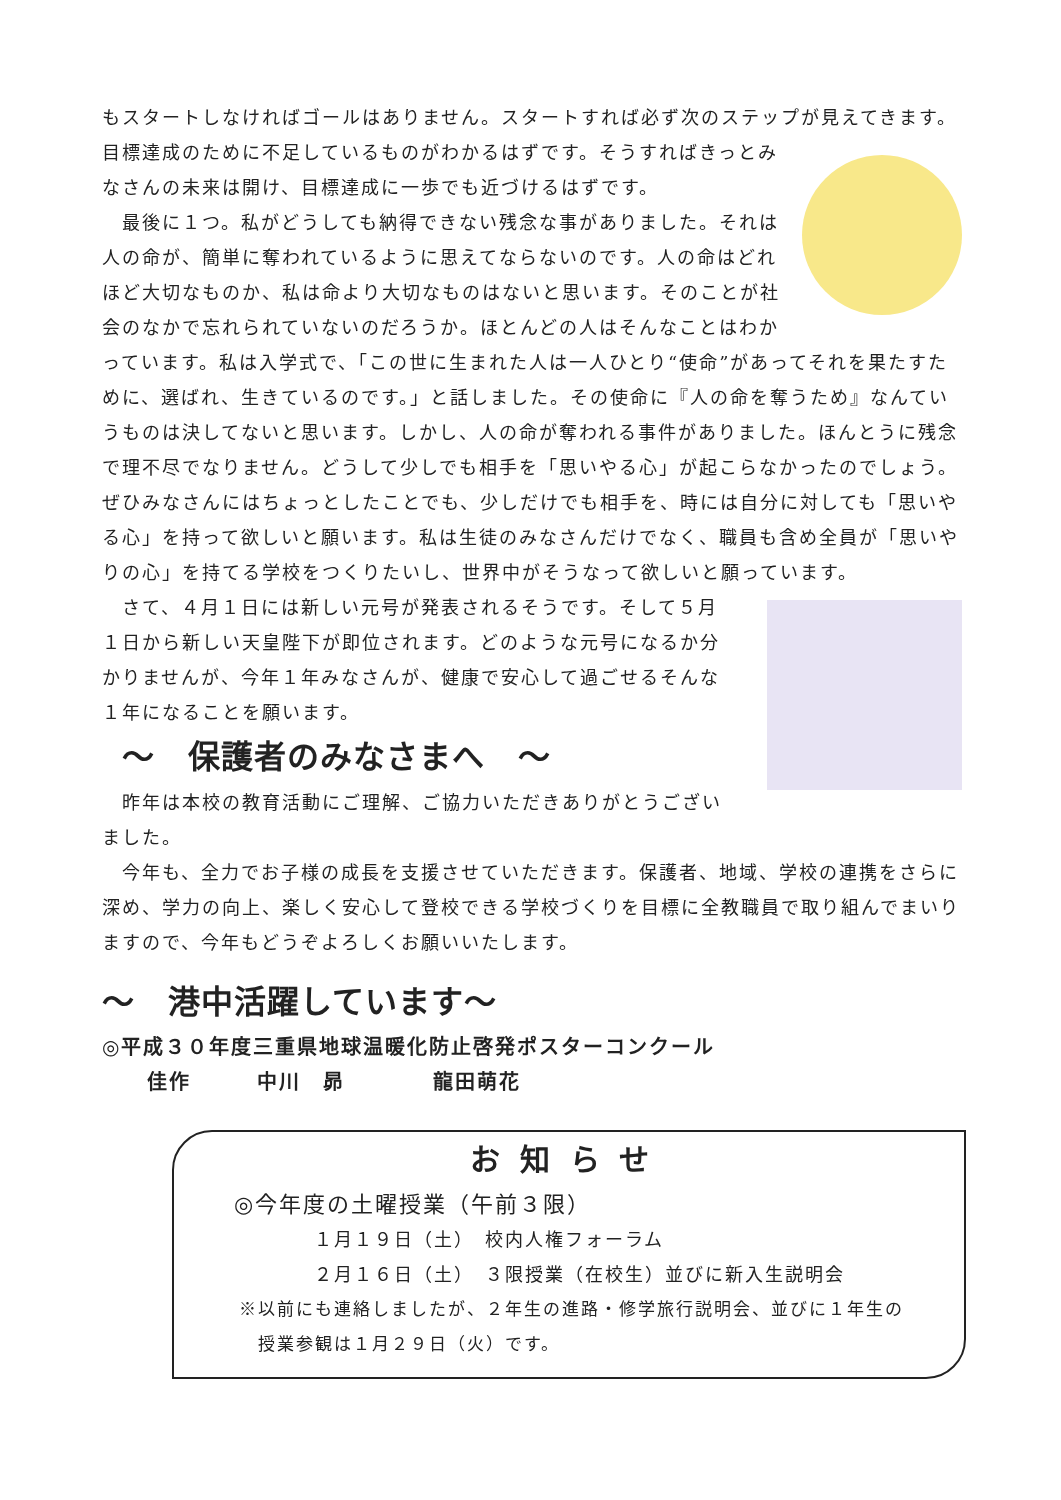もスタートしなければゴールはありません。スタートすれば必ず次のステップが見えてきます。 目標達成のために不足しているものがわかるはずです。そうすればきっとみなさんの未来は開け、目標達成に一歩でも近づけるはずです。
　最後に１つ。私がどうしても納得できない残念な事がありました。それは人の命が、簡単に奪われているように思えてならないのです。人の命はどれほど大切なものか、私は命より大切なものはないと思います。そのことが社会のなかで忘れられていないのだろうか。ほとんどの人はそんなことはわかっています。私は入学式で、「この世に生まれた人は一人ひとり“使命”があってそれを果たすために、選ばれ、生きているのです。」と話しました。その使命に『人の命を奪うため』なんていうものは決してないと思います。しかし、人の命が奪われる事件がありました。ほんとうに残念で理不尽でなりません。どうして少しでも相手を「思いやる心」が起こらなかったのでしょう。ぜひみなさんにはちょっとしたことでも、少しだけでも相手を、時には自分に対しても「思いやる心」を持って欲しいと願います。私は生徒のみなさんだけでなく、職員も含め全員が「思いやりの心」を持てる学校をつくりたいし、世界中がそうなって欲しいと願っています。
　さて、４月１日には新しい元号が発表されるそうです。そして５月１日から新しい天皇陛下が即位されます。どのような元号になるか分かりませんが、今年１年みなさんが、健康で安心して過ごせるそんな１年になることを願います。
～　保護者のみなさまへ　～
　昨年は本校の教育活動にご理解、ご協力いただきありがとうございました。
　今年も、全力でお子様の成長を支援させていただきます。保護者、地域、学校の連携をさらに深め、学力の向上、楽しく安心して登校できる学校づくりを目標に全教職員で取り組んでまいりますので、今年もどうぞよろしくお願いいたします。
～　港中活躍しています～
◎平成３０年度三重県地球温暖化防止啓発ポスターコンクール
佳作　　　中川　昴　　　　龍田萌花
お知らせ
◎今年度の土曜授業（午前３限）
１月１９日（土）　校内人権フォーラム
２月１６日（土）　３限授業（在校生）並びに新入生説明会
※以前にも連絡しましたが、２年生の進路・修学旅行説明会、並びに１年生の
　授業参観は１月２９日（火）です。